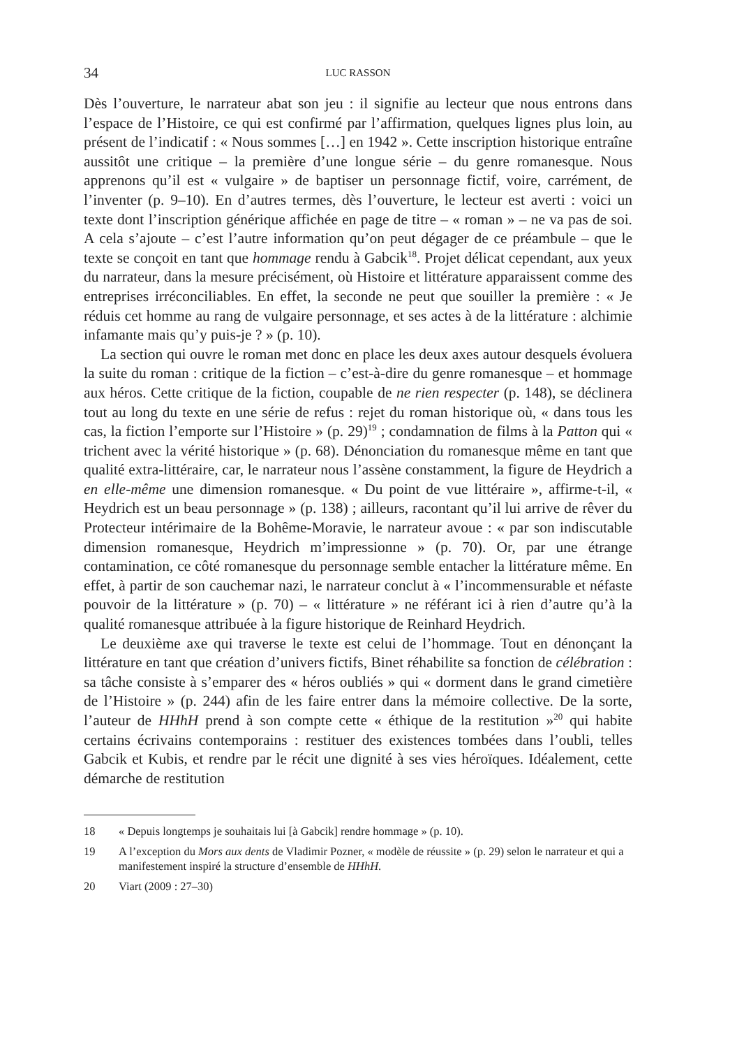34 LUC RASSON
Dès l’ouverture, le narrateur abat son jeu : il signifie au lecteur que nous entrons dans l’espace de l’Histoire, ce qui est confirmé par l’affirmation, quelques lignes plus loin, au présent de l’indicatif : « Nous sommes […] en 1942 ». Cette inscription historique entraîne aussitôt une critique – la première d’une longue série – du genre romanesque. Nous apprenons qu’il est « vulgaire » de baptiser un personnage fictif, voire, carrément, de l’inventer (p. 9–10). En d’autres termes, dès l’ouverture, le lecteur est averti : voici un texte dont l’inscription générique affichée en page de titre – « roman » – ne va pas de soi. A cela s’ajoute – c’est l’autre information qu’on peut dégager de ce préambule – que le texte se conçoit en tant que hommage rendu à Gabcik<sup>18</sup>. Projet délicat cependant, aux yeux du narrateur, dans la mesure précisément, où Histoire et littérature apparaissent comme des entreprises irréconciliables. En effet, la seconde ne peut que souiller la première : « Je réduis cet homme au rang de vulgaire personnage, et ses actes à de la littérature : alchimie infamante mais qu’y puis-je ? » (p. 10).
La section qui ouvre le roman met donc en place les deux axes autour desquels évoluera la suite du roman : critique de la fiction – c’est-à-dire du genre romanesque – et hommage aux héros. Cette critique de la fiction, coupable de ne rien respecter (p. 148), se déclinera tout au long du texte en une série de refus : rejet du roman historique où, « dans tous les cas, la fiction l’emporte sur l’Histoire » (p. 29)<sup>19</sup> ; condamnation de films à la Patton qui « trichent avec la vérité historique » (p. 68). Dénonciation du romanesque même en tant que qualité extra-littéraire, car, le narrateur nous l’assène constamment, la figure de Heydrich a en elle-même une dimension romanesque. « Du point de vue littéraire », affirme-t-il, « Heydrich est un beau personnage » (p. 138) ; ailleurs, racontant qu’il lui arrive de rêver du Protecteur intérimaire de la Bohême-Moravie, le narrateur avoue : « par son indiscutable dimension romanesque, Heydrich m’impressionne » (p. 70). Or, par une étrange contamination, ce côté romanesque du personnage semble entacher la littérature même. En effet, à partir de son cauchemar nazi, le narrateur conclut à « l’incommensurable et néfaste pouvoir de la littérature » (p. 70) – « littérature » ne référant ici à rien d’autre qu’à la qualité romanesque attribuée à la figure historique de Reinhard Heydrich.
Le deuxième axe qui traverse le texte est celui de l’hommage. Tout en dénonçant la littérature en tant que création d’univers fictifs, Binet réhabilite sa fonction de célébration : sa tâche consiste à s’emparer des « héros oubliés » qui « dorment dans le grand cimetière de l’Histoire » (p. 244) afin de les faire entrer dans la mémoire collective. De la sorte, l’auteur de HHhH prend à son compte cette « éthique de la restitution »<sup>20</sup> qui habite certains écrivains contemporains : restituer des existences tombées dans l’oubli, telles Gabcik et Kubis, et rendre par le récit une dignité à ses vies héroïques. Idéalement, cette démarche de restitution
18 « Depuis longtemps je souhaitais lui [à Gabcik] rendre hommage » (p. 10).
19 A l’exception du Mors aux dents de Vladimir Pozner, « modèle de réussite » (p. 29) selon le narrateur et qui a manifestement inspiré la structure d’ensemble de HHhH.
20 Viart (2009 : 27–30)